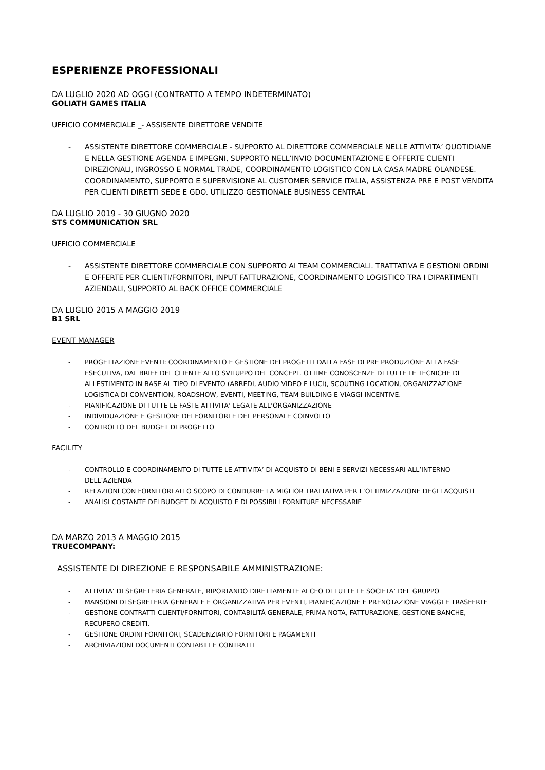ESPERIENZE PROFESSIONALI
DA LUGLIO 2020 AD OGGI (CONTRATTO A TEMPO INDETERMINATO)
GOLIATH GAMES ITALIA
UFFICIO COMMERCIALE _- ASSISENTE DIRETTORE VENDITE
- ASSISTENTE DIRETTORE COMMERCIALE - SUPPORTO AL DIRETTORE COMMERCIALE NELLE ATTIVITA’ QUOTIDIANE E NELLA GESTIONE AGENDA E IMPEGNI, SUPPORTO NELL’INVIO DOCUMENTAZIONE E OFFERTE CLIENTI DIREZIONALI, INGROSSO E NORMAL TRADE, COORDINAMENTO LOGISTICO CON LA CASA MADRE OLANDESE. COORDINAMENTO, SUPPORTO E SUPERVISIONE AL CUSTOMER SERVICE ITALIA, ASSISTENZA PRE E POST VENDITA PER CLIENTI DIRETTI SEDE E GDO. UTILIZZO GESTIONALE BUSINESS CENTRAL
DA LUGLIO 2019 - 30 GIUGNO 2020
STS COMMUNICATION SRL
UFFICIO COMMERCIALE
- ASSISTENTE DIRETTORE COMMERCIALE CON SUPPORTO AI TEAM COMMERCIALI. TRATTATIVA E GESTIONI ORDINI E OFFERTE PER CLIENTI/FORNITORI, INPUT FATTURAZIONE, COORDINAMENTO LOGISTICO TRA I DIPARTIMENTI AZIENDALI, SUPPORTO AL BACK OFFICE COMMERCIALE
DA LUGLIO 2015 A MAGGIO 2019
B1 SRL
EVENT MANAGER
- PROGETTAZIONE EVENTI: COORDINAMENTO E GESTIONE DEI PROGETTI DALLA FASE DI PRE PRODUZIONE ALLA FASE ESECUTIVA, DAL BRIEF DEL CLIENTE ALLO SVILUPPO DEL CONCEPT. OTTIME CONOSCENZE DI TUTTE LE TECNICHE DI ALLESTIMENTO IN BASE AL TIPO DI EVENTO (ARREDI, AUDIO VIDEO E LUCI), SCOUTING LOCATION, ORGANIZZAZIONE LOGISTICA DI CONVENTION, ROADSHOW, EVENTI, MEETING, TEAM BUILDING E VIAGGI INCENTIVE.
- PIANIFICAZIONE DI TUTTE LE FASI E ATTIVITA’ LEGATE ALL’ORGANIZZAZIONE
- INDIVIDUAZIONE E GESTIONE DEI FORNITORI E DEL PERSONALE COINVOLTO
- CONTROLLO DEL BUDGET DI PROGETTO
FACILITY
- CONTROLLO E COORDINAMENTO DI TUTTE LE ATTIVITA’ DI ACQUISTO DI BENI E SERVIZI NECESSARI ALL’INTERNO DELL’AZIENDA
- RELAZIONI CON FORNITORI ALLO SCOPO DI CONDURRE LA MIGLIOR TRATTATIVA PER L’OTTIMIZZAZIONE DEGLI ACQUISTI
- ANALISI COSTANTE DEI BUDGET DI ACQUISTO E DI POSSIBILI FORNITURE NECESSARIE
DA MARZO 2013 A MAGGIO 2015
TRUECOMPANY:
ASSISTENTE DI DIREZIONE E RESPONSABILE AMMINISTRAZIONE:
- ATTIVITA’ DI SEGRETERIA GENERALE, RIPORTANDO DIRETTAMENTE AI CEO DI TUTTE LE SOCIETA’ DEL GRUPPO
- MANSIONI DI SEGRETERIA GENERALE E ORGANIZZATIVA PER EVENTI, PIANIFICAZIONE E PRENOTAZIONE VIAGGI E TRASFERTE
- GESTIONE CONTRATTI CLIENTI/FORNITORI, CONTABILITÀ GENERALE, PRIMA NOTA, FATTURAZIONE, GESTIONE BANCHE, RECUPERO CREDITI.
- GESTIONE ORDINI FORNITORI, SCADENZIARIO FORNITORI E PAGAMENTI
- ARCHIVIAZIONI DOCUMENTI CONTABILI E CONTRATTI